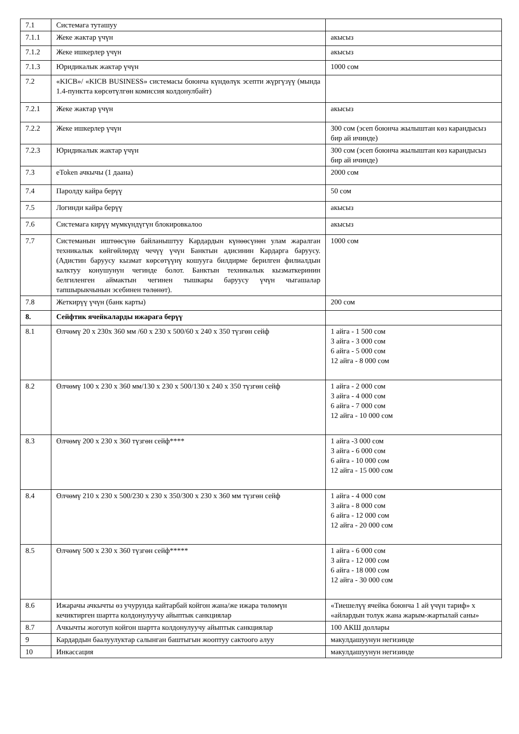| 7.1 | Системага туташуу | |
| 7.1.1 | Жеке жактар үчүн | акысыз |
| 7.1.2 | Жеке ишкерлер үчүн | акысыз |
| 7.1.3 | Юридикалык жактар үчүн | 1000 сом |
| 7.2 | «KICB»/ «KICB BUSINESS» системасы боюнча күндөлүк эсепти жүргүзүү (мында 1.4-пунктта көрсөтүлгөн комиссия колдонулбайт) | |
| 7.2.1 | Жеке жактар үчүн | акысыз |
| 7.2.2 | Жеке ишкерлер үчүн | 300 сом (эсеп боюнча жылыштан көз карандысыз бир ай ичинде) |
| 7.2.3 | Юридикалык жактар үчүн | 300 сом (эсеп боюнча жылыштан көз карандысыз бир ай ичинде) |
| 7.3 | eToken ачкычы (1 даана) | 2000 сом |
| 7.4 | Паролду кайра берүү | 50 сом |
| 7.5 | Логинди кайра берүү | акысыз |
| 7.6 | Системага кирүү мүмкүндүгүн блокировкалоо | акысыз |
| 7.7 | Системанын иштөөсүнө байланыштуу Кардардын күнөөсүнөн улам жаралган техникалык көйгөйлөрдү чечүү үчүн Банктын адисинин Кардарга баруусу. (Адистин баруусу кызмат көрсөтүүнү кошууга билдирме берилген филиалдын калктуу конушунун чегинде болот. Банктын техникалык кызматкеринин белгиленген аймактын чегинен тышкары баруусу үчүн чыгашалар тапшырыкчынын эсебинен төлөнөт). | 1000 сом |
| 7.8 | Жеткирүү үчүн (банк карты) | 200 сом |
| 8. | Сейфтик ячейкаларды ижарага берүү | |
| 8.1 | Өлчөмү 20 x 230x 360 мм /60 x 230 x 500/60 x 240 x 350 түзгөн сейф | 1 айга - 1 500 сом 3 айга - 3 000 сом 6 айга - 5 000 сом 12 айга - 8 000 сом |
| 8.2 | Өлчөмү 100 x 230 x 360 мм/130 x 230 x 500/130 x 240 x 350 түзгөн сейф | 1 айга - 2 000 сом 3 айга - 4 000 сом 6 айга - 7 000 сом 12 айга - 10 000 сом |
| 8.3 | Өлчөмү 200 x 230 x 360 түзгөн сейф**** | 1 айга -3 000 сом 3 айга - 6 000 сом 6 айга - 10 000 сом 12 айга - 15 000 сом |
| 8.4 | Өлчөмү 210 x 230 x 500/230 x 230 x 350/300 x 230 x 360 мм түзгөн сейф | 1 айга - 4 000 сом 3 айга - 8 000 сом 6 айга - 12 000 сом 12 айга - 20 000 сом |
| 8.5 | Өлчөмү 500 x 230 x 360 түзгөн сейф***** | 1 айга - 6 000 сом 3 айга - 12 000 сом 6 айга - 18 000 сом 12 айга - 30 000 сом |
| 8.6 | Ижарачы ачкычты өз учурунда кайтарбай койгон жана/же ижара төлөмүн кечиктирген шартта колдонулуучу айыптык санкциялар | «Тиешелүү ячейка боюнча 1 ай үчүн тариф» x «айлардын толук жана жарым-жартылай саны» |
| 8.7 | Ачкычты жоготуп койгон шартта колдонулуучу айыптык санкциялар | 100 АКШ доллары |
| 9 | Кардардын баалуулуктар салынган баштыгын жооптуу сактоого алуу | макулдашуунун негизинде |
| 10 | Инкассация | макулдашуунун негизинде |